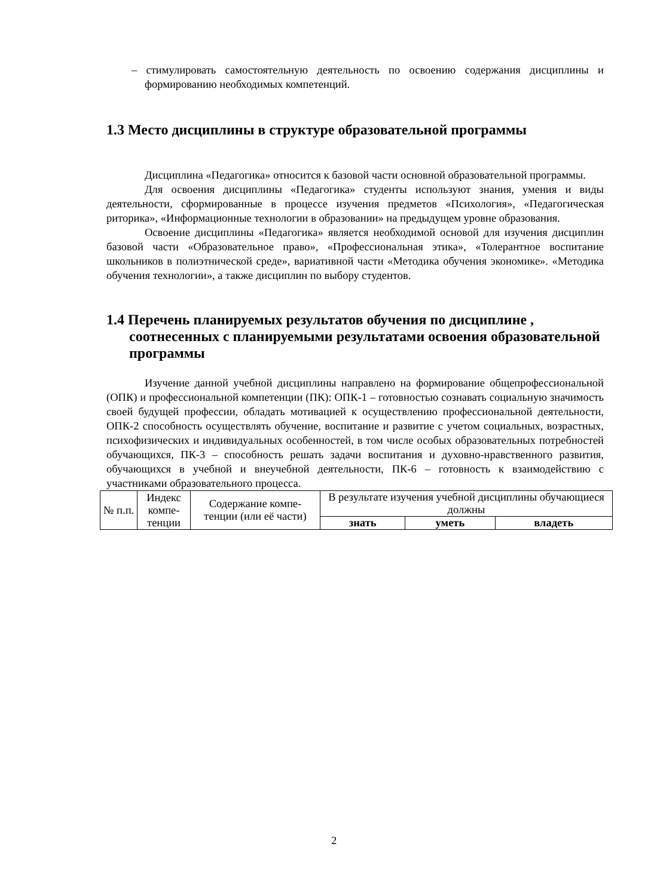– стимулировать самостоятельную деятельность по освоению содержания дисциплины и формированию необходимых компетенций.
1.3 Место дисциплины в структуре образовательной программы
Дисциплина «Педагогика» относится к базовой части основной образовательной программы.
Для освоения дисциплины «Педагогика» студенты используют знания, умения и виды деятельности, сформированные в процессе изучения предметов «Психология», «Педагогическая риторика», «Информационные технологии в образовании» на предыдущем уровне образования.
Освоение дисциплины «Педагогика» является необходимой основой для изучения дисциплин базовой части «Образовательное право», «Профессиональная этика», «Толерантное воспитание школьников в полиэтнической среде», вариативной части «Методика обучения экономике». «Методика обучения технологии», а также дисциплин по выбору студентов.
1.4 Перечень планируемых результатов обучения по дисциплине , соотнесенных с планируемыми результатами освоения образовательной программы
Изучение данной учебной дисциплины направлено на формирование общепрофессиональной (ОПК) и профессиональной компетенции (ПК): ОПК-1 – готовностью сознавать социальную значимость своей будущей профессии, обладать мотивацией к осуществлению профессиональной деятельности, ОПК-2 способность осуществлять обучение, воспитание и развитие с учетом социальных, возрастных, психофизических и индивидуальных особенностей, в том числе особых образовательных потребностей обучающихся, ПК-3 – способность решать задачи воспитания и духовно-нравственного развития, обучающихся в учебной и внеучебной деятельности, ПК-6 – готовность к взаимодействию с участниками образовательного процесса.
| № п.п. | Индекс компе-тенции | Содержание компе-тенции (или её части) | В результате изучения учебной дисциплины обучающиеся должны | | |
| | | | знать | уметь | владеть |
2